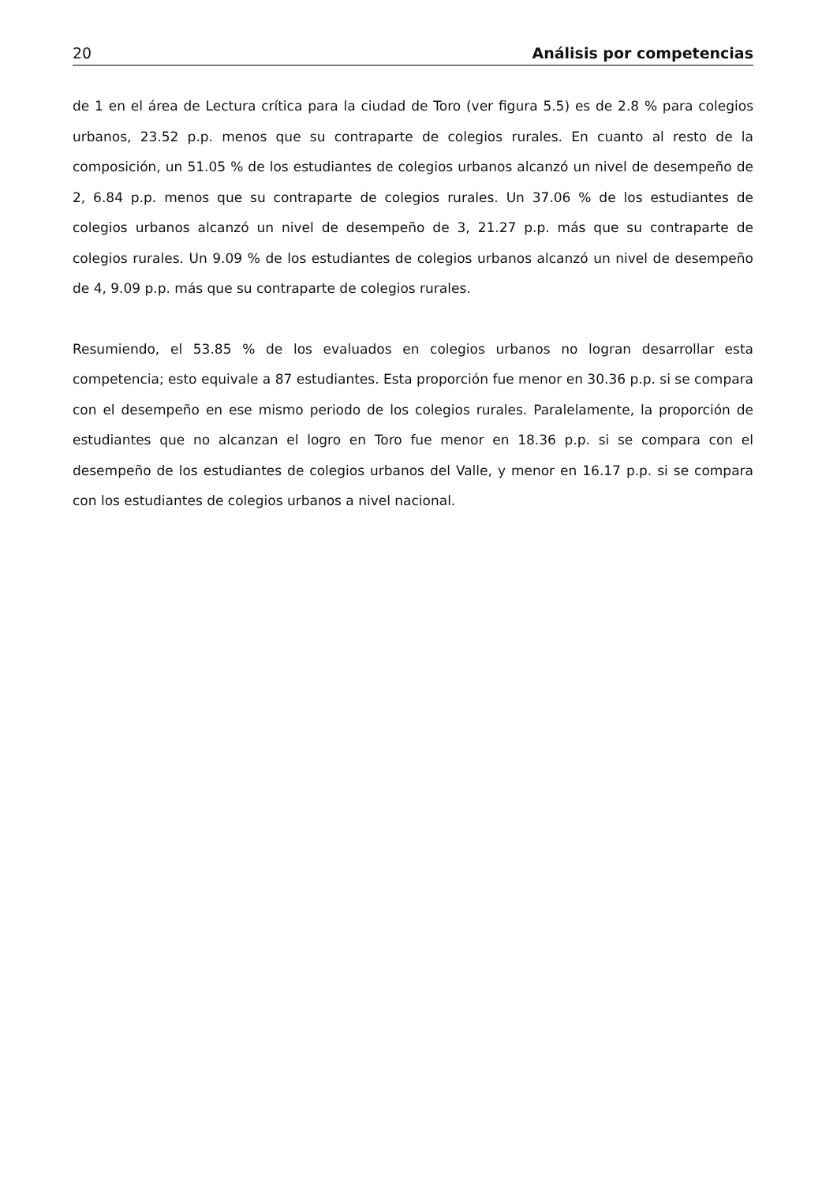20 Análisis por competencias
de 1 en el área de Lectura crítica para la ciudad de Toro (ver figura 5.5) es de 2.8 % para colegios urbanos, 23.52 p.p. menos que su contraparte de colegios rurales. En cuanto al resto de la composición, un 51.05 % de los estudiantes de colegios urbanos alcanzó un nivel de desempeño de 2, 6.84 p.p. menos que su contraparte de colegios rurales. Un 37.06 % de los estudiantes de colegios urbanos alcanzó un nivel de desempeño de 3, 21.27 p.p. más que su contraparte de colegios rurales. Un 9.09 % de los estudiantes de colegios urbanos alcanzó un nivel de desempeño de 4, 9.09 p.p. más que su contraparte de colegios rurales.
Resumiendo, el 53.85 % de los evaluados en colegios urbanos no logran desarrollar esta competencia; esto equivale a 87 estudiantes. Esta proporción fue menor en 30.36 p.p. si se compara con el desempeño en ese mismo periodo de los colegios rurales. Paralelamente, la proporción de estudiantes que no alcanzan el logro en Toro fue menor en 18.36 p.p. si se compara con el desempeño de los estudiantes de colegios urbanos del Valle, y menor en 16.17 p.p. si se compara con los estudiantes de colegios urbanos a nivel nacional.